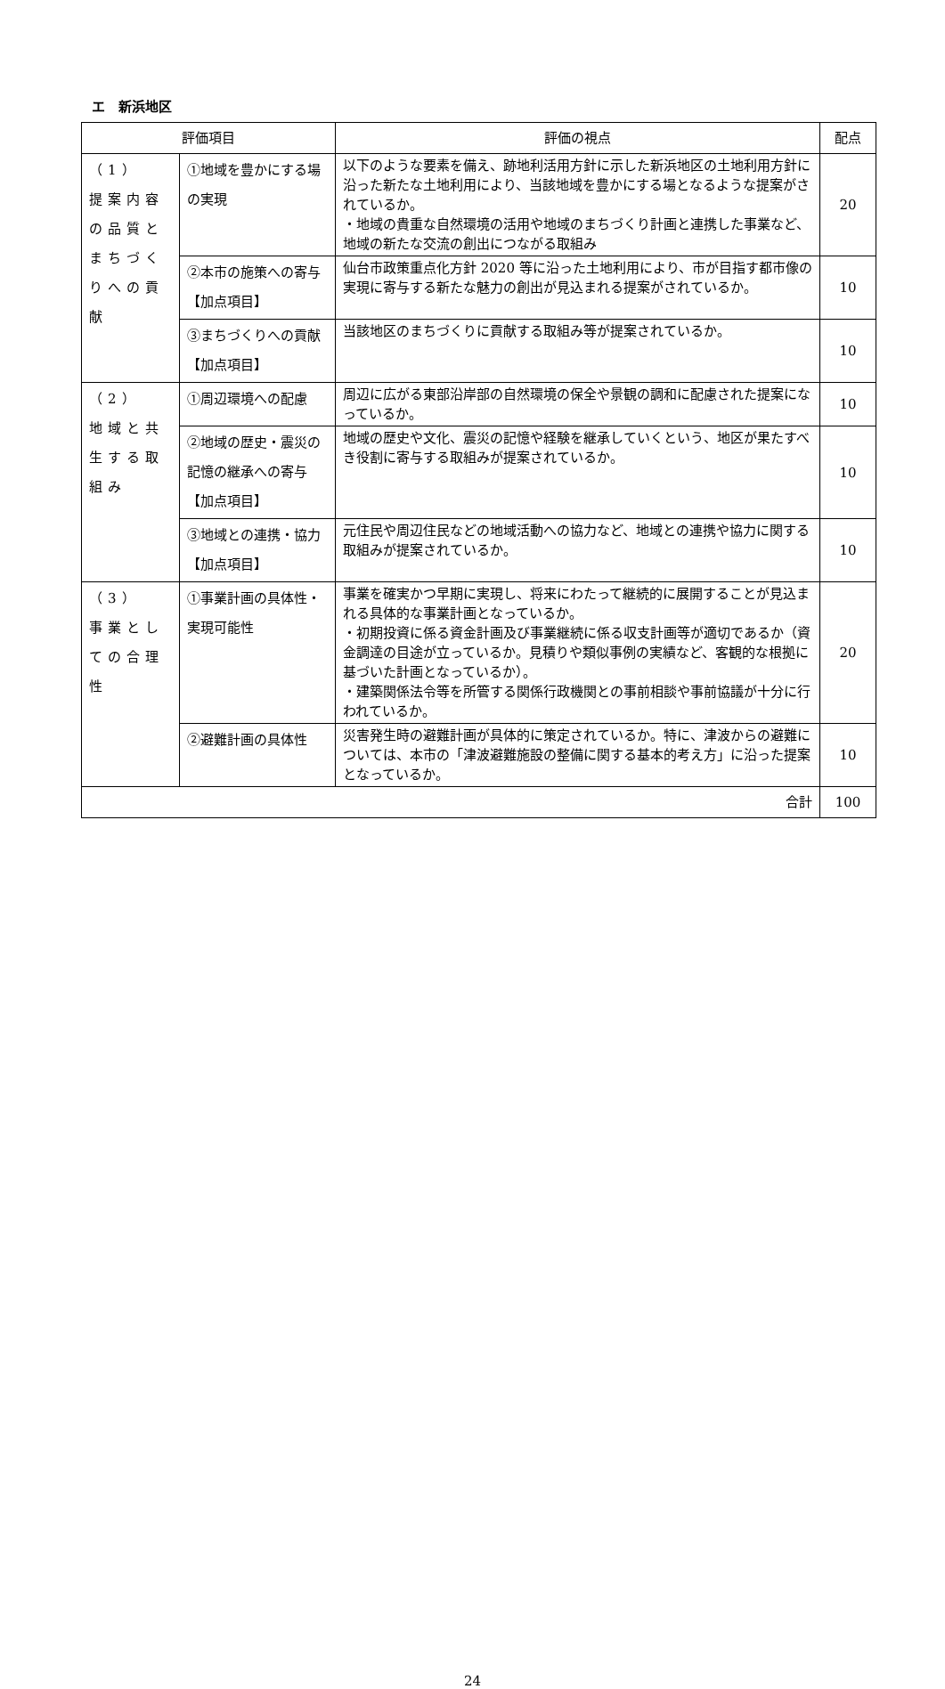エ　新浜地区
| 評価項目 | | 評価の視点 | 配点 |
| --- | --- | --- | --- |
| （1） 提案内容の品質とまちづくりへの貢献 | ①地域を豊かにする場の実現 | 以下のような要素を備え、跡地利活用方針に示した新浜地区の土地利用方針に沿った新たな土地利用により、当該地域を豊かにする場となるような提案がされているか。 ・地域の貴重な自然環境の活用や地域のまちづくり計画と連携した事業など、地域の新たな交流の創出につながる取組み | 20 |
| | ②本市の施策への寄与【加点項目】 | 仙台市政策重点化方針 2020 等に沿った土地利用により、市が目指す都市像の実現に寄与する新たな魅力の創出が見込まれる提案がされているか。 | 10 |
| | ③まちづくりへの貢献【加点項目】 | 当該地区のまちづくりに貢献する取組み等が提案されているか。 | 10 |
| （2） 地域と共生する取組み | ①周辺環境への配慮 | 周辺に広がる東部沿岸部の自然環境の保全や景観の調和に配慮された提案になっているか。 | 10 |
| | ②地域の歴史・震災の記憶の継承への寄与【加点項目】 | 地域の歴史や文化、震災の記憶や経験を継承していくという、地区が果たすべき役割に寄与する取組みが提案されているか。 | 10 |
| | ③地域との連携・協力【加点項目】 | 元住民や周辺住民などの地域活動への協力など、地域との連携や協力に関する取組みが提案されているか。 | 10 |
| （3） 事業としての合理性 | ①事業計画の具体性・実現可能性 | 事業を確実かつ早期に実現し、将来にわたって継続的に展開することが見込まれる具体的な事業計画となっているか。 ・初期投資に係る資金計画及び事業継続に係る収支計画等が適切であるか（資金調達の目途が立っているか。見積りや類似事例の実績など、客観的な根拠に基づいた計画となっているか）。 ・建築関係法令等を所管する関係行政機関との事前相談や事前協議が十分に行われているか。 | 20 |
| | ②避難計画の具体性 | 災害発生時の避難計画が具体的に策定されているか。特に、津波からの避難については、本市の「津波避難施設の整備に関する基本的考え方」に沿った提案となっているか。 | 10 |
| 合計 | | | 100 |
24